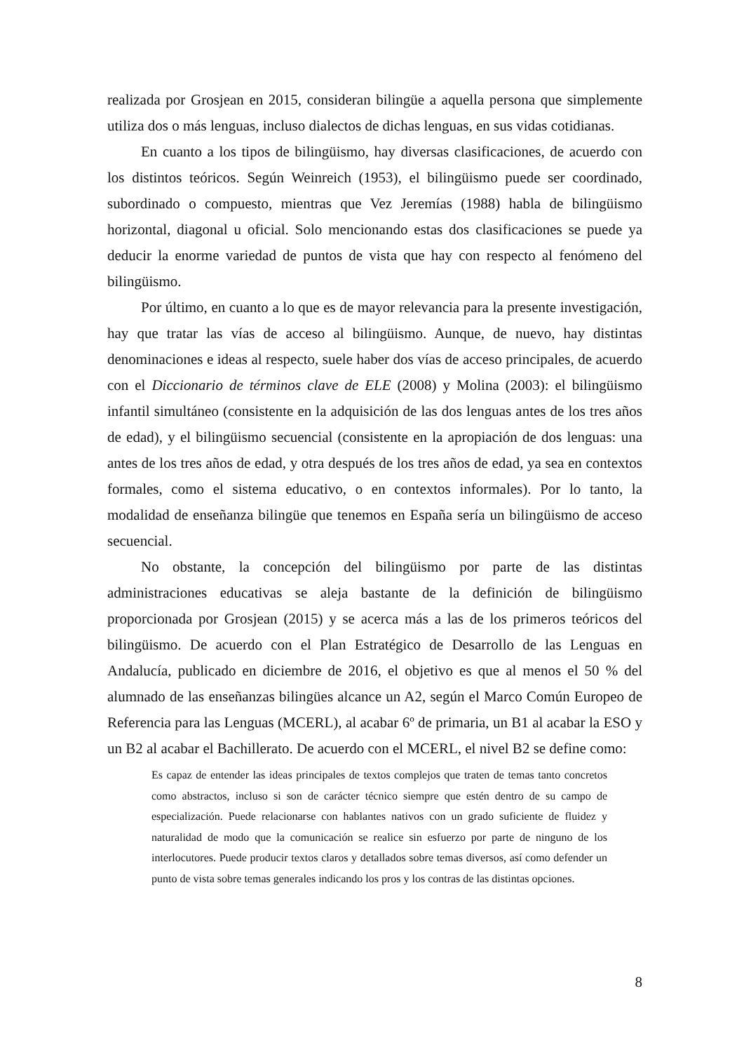realizada por Grosjean en 2015, consideran bilingüe a aquella persona que simplemente utiliza dos o más lenguas, incluso dialectos de dichas lenguas, en sus vidas cotidianas.
En cuanto a los tipos de bilingüismo, hay diversas clasificaciones, de acuerdo con los distintos teóricos. Según Weinreich (1953), el bilingüismo puede ser coordinado, subordinado o compuesto, mientras que Vez Jeremías (1988) habla de bilingüismo horizontal, diagonal u oficial. Solo mencionando estas dos clasificaciones se puede ya deducir la enorme variedad de puntos de vista que hay con respecto al fenómeno del bilingüismo.
Por último, en cuanto a lo que es de mayor relevancia para la presente investigación, hay que tratar las vías de acceso al bilingüismo. Aunque, de nuevo, hay distintas denominaciones e ideas al respecto, suele haber dos vías de acceso principales, de acuerdo con el Diccionario de términos clave de ELE (2008) y Molina (2003): el bilingüismo infantil simultáneo (consistente en la adquisición de las dos lenguas antes de los tres años de edad), y el bilingüismo secuencial (consistente en la apropiación de dos lenguas: una antes de los tres años de edad, y otra después de los tres años de edad, ya sea en contextos formales, como el sistema educativo, o en contextos informales). Por lo tanto, la modalidad de enseñanza bilingüe que tenemos en España sería un bilingüismo de acceso secuencial.
No obstante, la concepción del bilingüismo por parte de las distintas administraciones educativas se aleja bastante de la definición de bilingüismo proporcionada por Grosjean (2015) y se acerca más a las de los primeros teóricos del bilingüismo. De acuerdo con el Plan Estratégico de Desarrollo de las Lenguas en Andalucía, publicado en diciembre de 2016, el objetivo es que al menos el 50 % del alumnado de las enseñanzas bilingües alcance un A2, según el Marco Común Europeo de Referencia para las Lenguas (MCERL), al acabar 6º de primaria, un B1 al acabar la ESO y un B2 al acabar el Bachillerato. De acuerdo con el MCERL, el nivel B2 se define como:
Es capaz de entender las ideas principales de textos complejos que traten de temas tanto concretos como abstractos, incluso si son de carácter técnico siempre que estén dentro de su campo de especialización. Puede relacionarse con hablantes nativos con un grado suficiente de fluidez y naturalidad de modo que la comunicación se realice sin esfuerzo por parte de ninguno de los interlocutores. Puede producir textos claros y detallados sobre temas diversos, así como defender un punto de vista sobre temas generales indicando los pros y los contras de las distintas opciones.
8